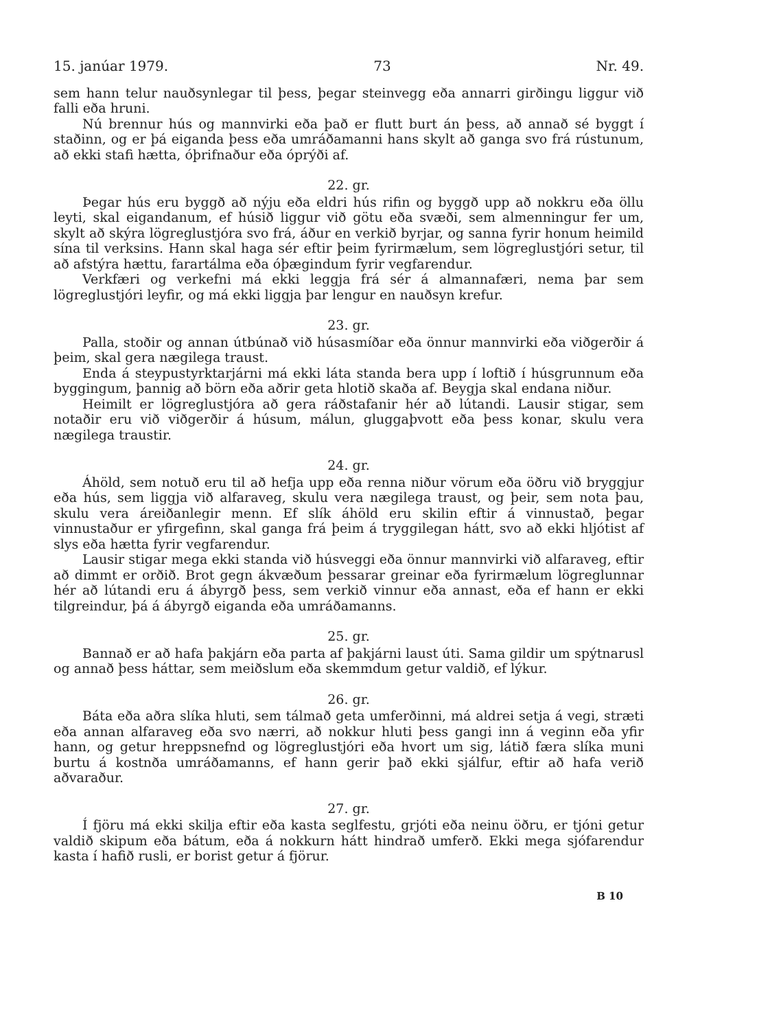15. janúar 1979. 73 Nr. 49.
sem hann telur nauðsynlegar til þess, þegar steinvegg eða annarri girðingu liggur við falli eða hruni.
Nú brennur hús og mannvirki eða það er flutt burt án þess, að annað sé byggt í staðinn, og er þá eiganda þess eða umráðamanni hans skylt að ganga svo frá rústunum, að ekki stafi hætta, óþrifnaður eða óprýði af.
22. gr.
Þegar hús eru byggð að nýju eða eldri hús rifin og byggð upp að nokkru eða öllu leyti, skal eigandanum, ef húsið liggur við götu eða svæði, sem almenningur fer um, skylt að skýra lögreglustjóra svo frá, áður en verkið byrjar, og sanna fyrir honum heimild sína til verksins. Hann skal haga sér eftir þeim fyrirmælum, sem lögreglustjóri setur, til að afstýra hættu, farartálma eða óþægindum fyrir vegfarendur.
Verkfæri og verkefni má ekki leggja frá sér á almannafæri, nema þar sem lögreglustjóri leyfir, og má ekki liggja þar lengur en nauðsyn krefur.
23. gr.
Palla, stoðir og annan útbúnað við húsasmíðar eða önnur mannvirki eða viðgerðir á þeim, skal gera nægilega traust.
Enda á steypustyrktarjárni má ekki láta standa bera upp í loftið í húsgrunnum eða byggingum, þannig að börn eða aðrir geta hlotið skaða af. Beygja skal endana niður.
Heimilt er lögreglustjóra að gera ráðstafanir hér að lútandi. Lausir stigar, sem notaðir eru við viðgerðir á húsum, málun, gluggaþvott eða þess konar, skulu vera nægilega traustir.
24. gr.
Áhöld, sem notuð eru til að hefja upp eða renna niður vörum eða öðru við bryggjur eða hús, sem liggja við alfaraveg, skulu vera nægilega traust, og þeir, sem nota þau, skulu vera áreiðanlegir menn. Ef slík áhöld eru skilin eftir á vinnustað, þegar vinnustaður er yfirgefinn, skal ganga frá þeim á tryggilegan hátt, svo að ekki hljótist af slys eða hætta fyrir vegfarendur.
Lausir stigar mega ekki standa við húsveggi eða önnur mannvirki við alfaraveg, eftir að dimmt er orðið. Brot gegn ákvæðum þessarar greinar eða fyrirmælum lögreglunnar hér að lútandi eru á ábyrgð þess, sem verkið vinnur eða annast, eða ef hann er ekki tilgreindur, þá á ábyrgð eiganda eða umráðamanns.
25. gr.
Bannað er að hafa þakjárn eða parta af þakjárni laust úti. Sama gildir um spýtnarusl og annað þess háttar, sem meiðslum eða skemmdum getur valdið, ef lýkur.
26. gr.
Báta eða aðra slíka hluti, sem tálmað geta umferðinni, má aldrei setja á vegi, stræti eða annan alfaraveg eða svo nærri, að nokkur hluti þess gangi inn á veginn eða yfir hann, og getur hreppsnefnd og lögreglustjóri eða hvort um sig, látið færa slíka muni burtu á kostnða umráðamanns, ef hann gerir það ekki sjálfur, eftir að hafa verið aðvaraður.
27. gr.
Í fjöru má ekki skilja eftir eða kasta seglfestu, grjóti eða neinu öðru, er tjóni getur valdið skipum eða bátum, eða á nokkurn hátt hindrað umferð. Ekki mega sjófarendur kasta í hafið rusli, er borist getur á fjörur.
B 10